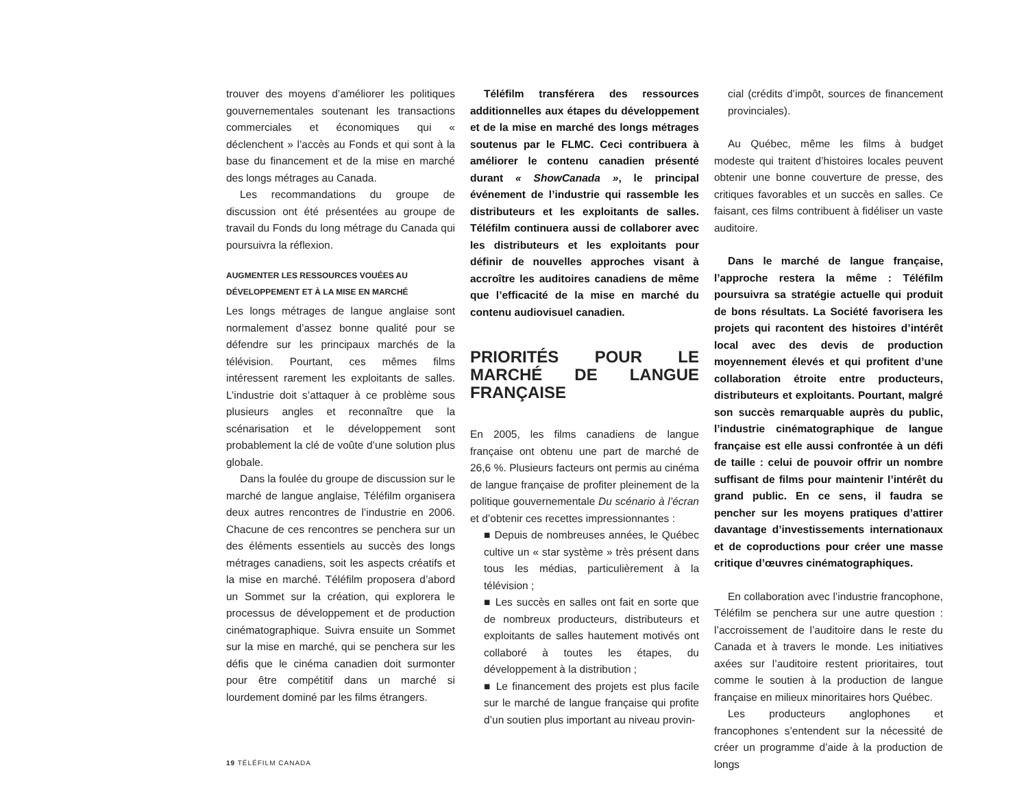trouver des moyens d’améliorer les politiques gouvernementales soutenant les transactions commerciales et économiques qui « déclenchent » l’accès au Fonds et qui sont à la base du financement et de la mise en marché des longs métrages au Canada.
Les recommandations du groupe de discussion ont été présentées au groupe de travail du Fonds du long métrage du Canada qui poursuivra la réflexion.
AUGMENTER LES RESSOURCES VOUÉES AU
DÉVELOPPEMENT ET À LA MISE EN MARCHÉ
Les longs métrages de langue anglaise sont normalement d’assez bonne qualité pour se défendre sur les principaux marchés de la télévision. Pourtant, ces mêmes films intéressent rarement les exploitants de salles. L’industrie doit s’attaquer à ce problème sous plusieurs angles et reconnaître que la scénarisation et le développement sont probablement la clé de voûte d’une solution plus globale.
Dans la foulée du groupe de discussion sur le marché de langue anglaise, Téléfilm organisera deux autres rencontres de l’industrie en 2006. Chacune de ces rencontres se penchera sur un des éléments essentiels au succès des longs métrages canadiens, soit les aspects créatifs et la mise en marché. Téléfilm proposera d’abord un Sommet sur la création, qui explorera le processus de développement et de production cinématographique. Suivra ensuite un Sommet sur la mise en marché, qui se penchera sur les défis que le cinéma canadien doit surmonter pour être compétitif dans un marché si lourdement dominé par les films étrangers.
Téléfilm transférera des ressources additionnelles aux étapes du développement et de la mise en marché des longs métrages soutenus par le FLMC. Ceci contribuera à améliorer le contenu canadien présenté durant « ShowCanada », le principal événement de l’industrie qui rassemble les distributeurs et les exploitants de salles. Téléfilm continuera aussi de collaborer avec les distributeurs et les exploitants pour définir de nouvelles approches visant à accroître les auditoires canadiens de même que l’efficacité de la mise en marché du contenu audiovisuel canadien.
PRIORITÉS POUR LE MARCHÉ DE LANGUE FRANÇAISE
En 2005, les films canadiens de langue française ont obtenu une part de marché de 26,6 %. Plusieurs facteurs ont permis au cinéma de langue française de profiter pleinement de la politique gouvernementale Du scénario à l’écran et d’obtenir ces recettes impressionnantes :
■ Depuis de nombreuses années, le Québec cultive un « star système » très présent dans tous les médias, particulièrement à la télévision ;
■ Les succès en salles ont fait en sorte que de nombreux producteurs, distributeurs et exploitants de salles hautement motivés ont collaboré à toutes les étapes, du développement à la distribution ;
■ Le financement des projets est plus facile sur le marché de langue française qui profite d’un soutien plus important au niveau provin-
cial (crédits d’impôt, sources de financement provinciales).
Au Québec, même les films à budget modeste qui traitent d’histoires locales peuvent obtenir une bonne couverture de presse, des critiques favorables et un succès en salles. Ce faisant, ces films contribuent à fidéliser un vaste auditoire.
Dans le marché de langue française, l’approche restera la même : Téléfilm poursuivra sa stratégie actuelle qui produit de bons résultats. La Société favorisera les projets qui racontent des histoires d’intérêt local avec des devis de production moyennement élevés et qui profitent d’une collaboration étroite entre producteurs, distributeurs et exploitants. Pourtant, malgré son succès remarquable auprès du public, l’industrie cinématographique de langue française est elle aussi confrontée à un défi de taille : celui de pouvoir offrir un nombre suffisant de films pour maintenir l’intérêt du grand public. En ce sens, il faudra se pencher sur les moyens pratiques d’attirer davantage d’investissements internationaux et de coproductions pour créer une masse critique d’œuvres cinématographiques.
En collaboration avec l’industrie francophone, Téléfilm se penchera sur une autre question : l’accroissement de l’auditoire dans le reste du Canada et à travers le monde. Les initiatives axées sur l’auditoire restent prioritaires, tout comme le soutien à la production de langue française en milieux minoritaires hors Québec.
Les producteurs anglophones et francophones s’entendent sur la nécessité de créer un programme d’aide à la production de longs
19 TÉLÉFILM CANADA